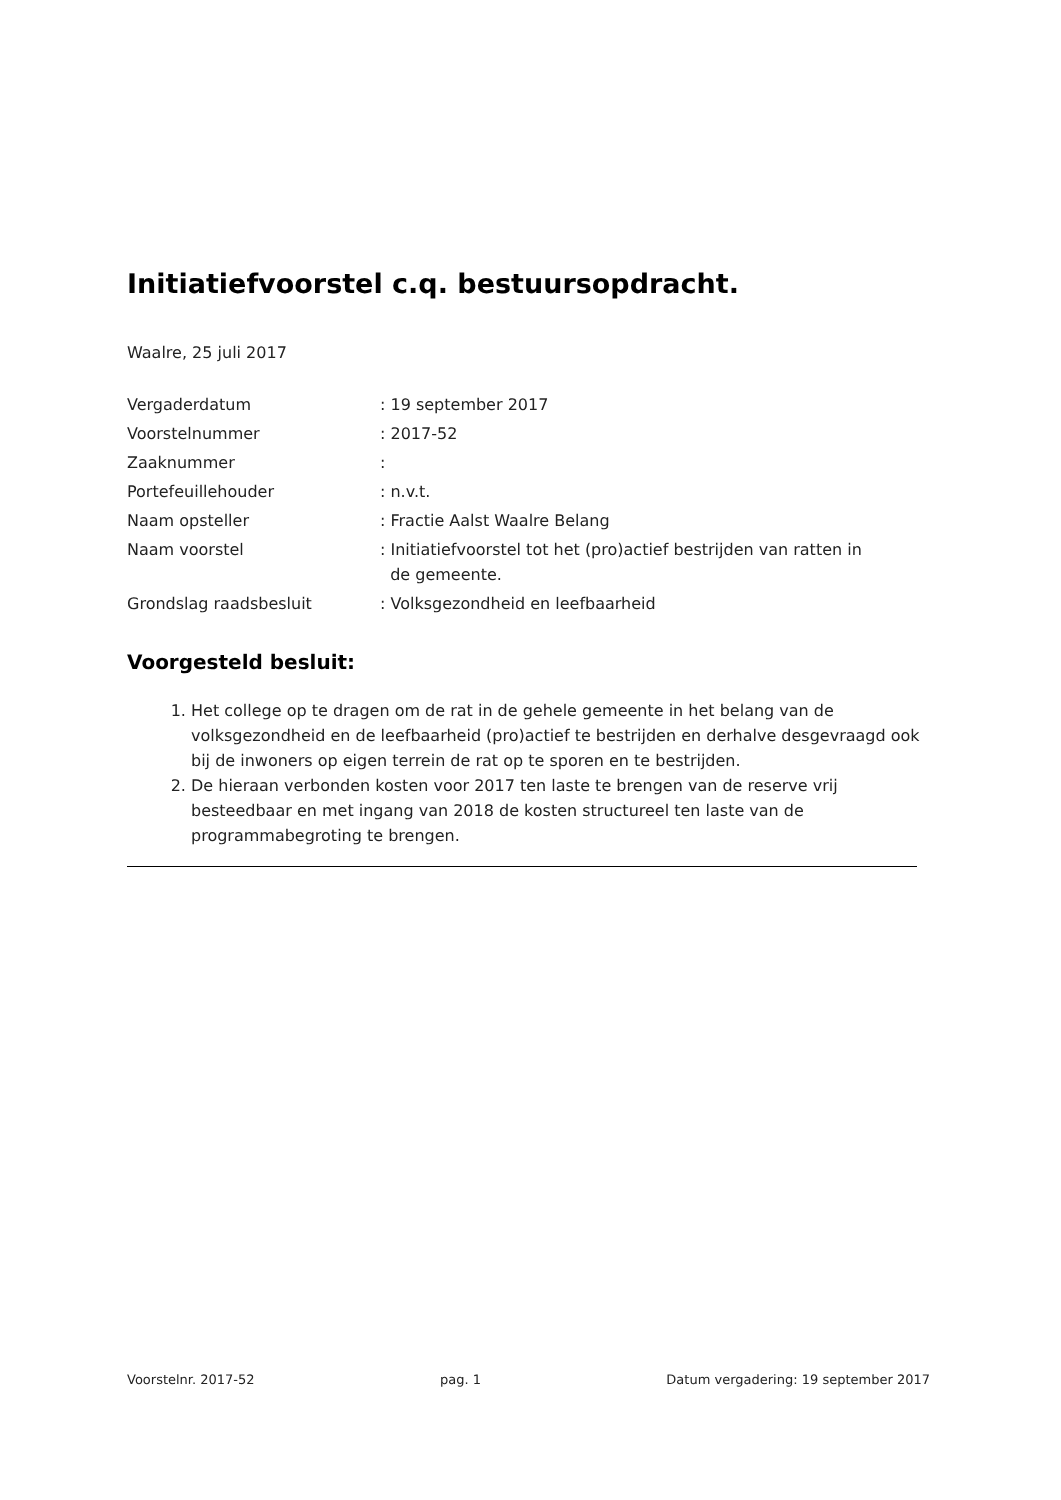Initiatiefvoorstel c.q. bestuursopdracht.
Waalre, 25 juli 2017
| Vergaderdatum | : 19 september 2017 |
| Voorstelnummer | : 2017-52 |
| Zaaknummer | : |
| Portefeuillehouder | : n.v.t. |
| Naam opsteller | : Fractie Aalst Waalre Belang |
| Naam voorstel | : Initiatiefvoorstel tot het (pro)actief bestrijden van ratten in de gemeente. |
| Grondslag raadsbesluit | : Volksgezondheid en leefbaarheid |
Voorgesteld besluit:
1. Het college op te dragen om de rat in de gehele gemeente in het belang van de volksgezondheid en de leefbaarheid (pro)actief te bestrijden en derhalve desgevraagd ook bij de inwoners op eigen terrein de rat op te sporen en te bestrijden.
2. De hieraan verbonden kosten voor 2017 ten laste te brengen van de reserve vrij besteedbaar en met ingang van 2018 de kosten structureel ten laste van de programmabegroting te brengen.
Voorstelnr. 2017-52 pag. 1 Datum vergadering: 19 september 2017